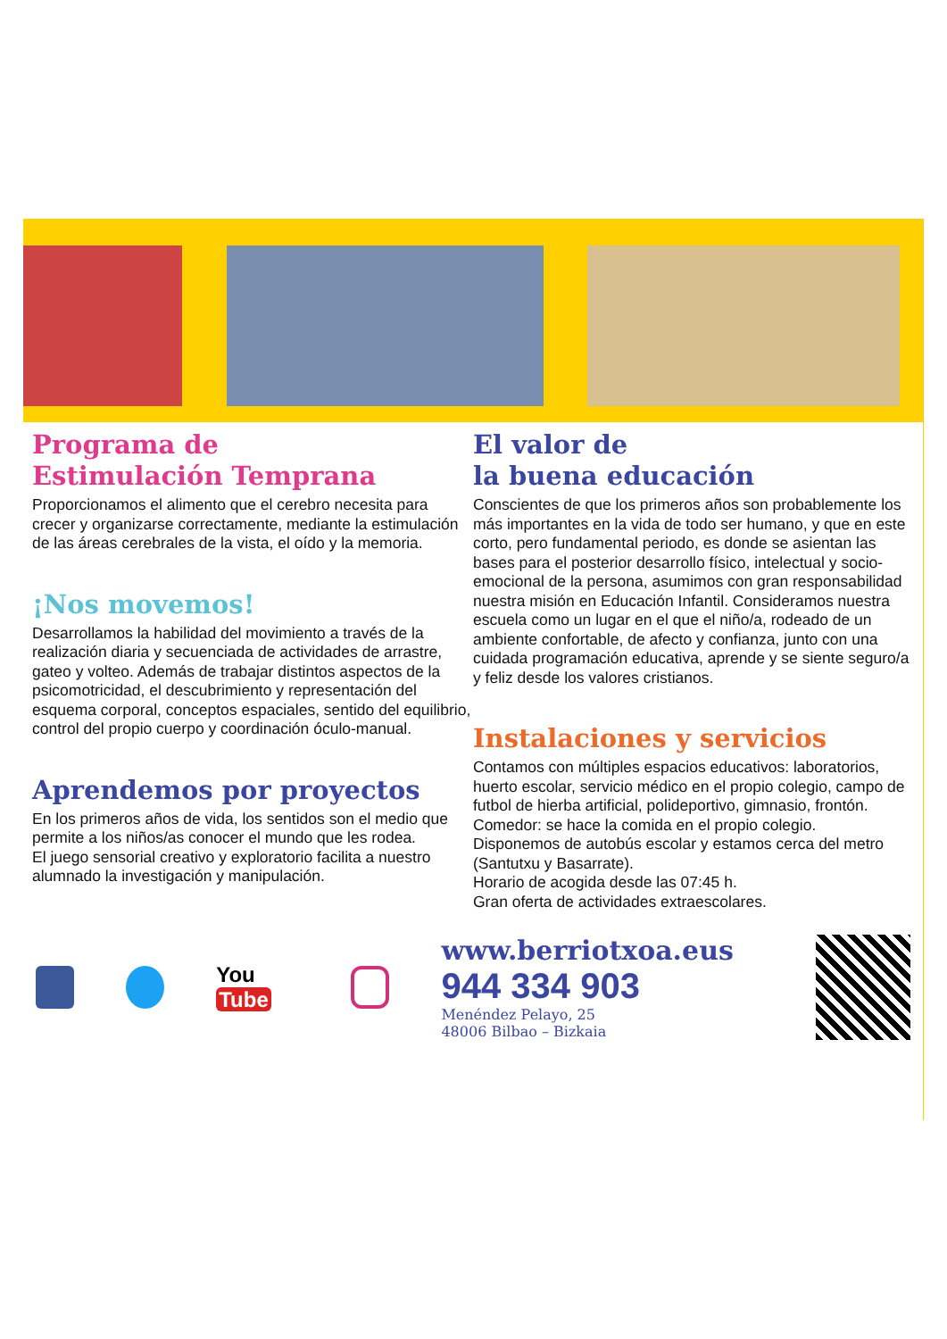Programa de
Estimulación Temprana
Proporcionamos el alimento que el cerebro necesita para crecer y organizarse correctamente, mediante la estimulación de las áreas cerebrales de la vista, el oído y la memoria.
¡Nos movemos!
Desarrollamos la habilidad del movimiento a través de la realización diaria y secuenciada de actividades de arrastre, gateo y volteo. Además de trabajar distintos aspectos de la psicomotricidad, el descubrimiento y representación del esquema corporal, conceptos espaciales, sentido del equilibrio, control del propio cuerpo y coordinación óculo-manual.
Aprendemos por proyectos
En los primeros años de vida, los sentidos son el medio que permite a los niños/as conocer el mundo que les rodea.
El juego sensorial creativo y exploratorio facilita a nuestro alumnado la investigación y manipulación.
El valor de
la buena educación
Conscientes de que los primeros años son probablemente los más importantes en la vida de todo ser humano, y que en este corto, pero fundamental periodo, es donde se asientan las bases para el posterior desarrollo físico, intelectual y socio-emocional de la persona, asumimos con gran responsabilidad nuestra misión en Educación Infantil. Consideramos nuestra escuela como un lugar en el que el niño/a, rodeado de un ambiente confortable, de afecto y confianza, junto con una cuidada programación educativa, aprende y se siente seguro/a y feliz desde los valores cristianos.
Instalaciones y servicios
Contamos con múltiples espacios educativos: laboratorios, huerto escolar, servicio médico en el propio colegio, campo de futbol de hierba artificial, polideportivo, gimnasio, frontón.
Comedor: se hace la comida en el propio colegio.
Disponemos de autobús escolar y estamos cerca del metro (Santutxu y Basarrate).
Horario de acogida desde las 07:45 h.
Gran oferta de actividades extraescolares.
You Tube
www.berriotxoa.eus
944 334 903 Menéndez Pelayo, 25
48006 Bilbao – Bizkaia